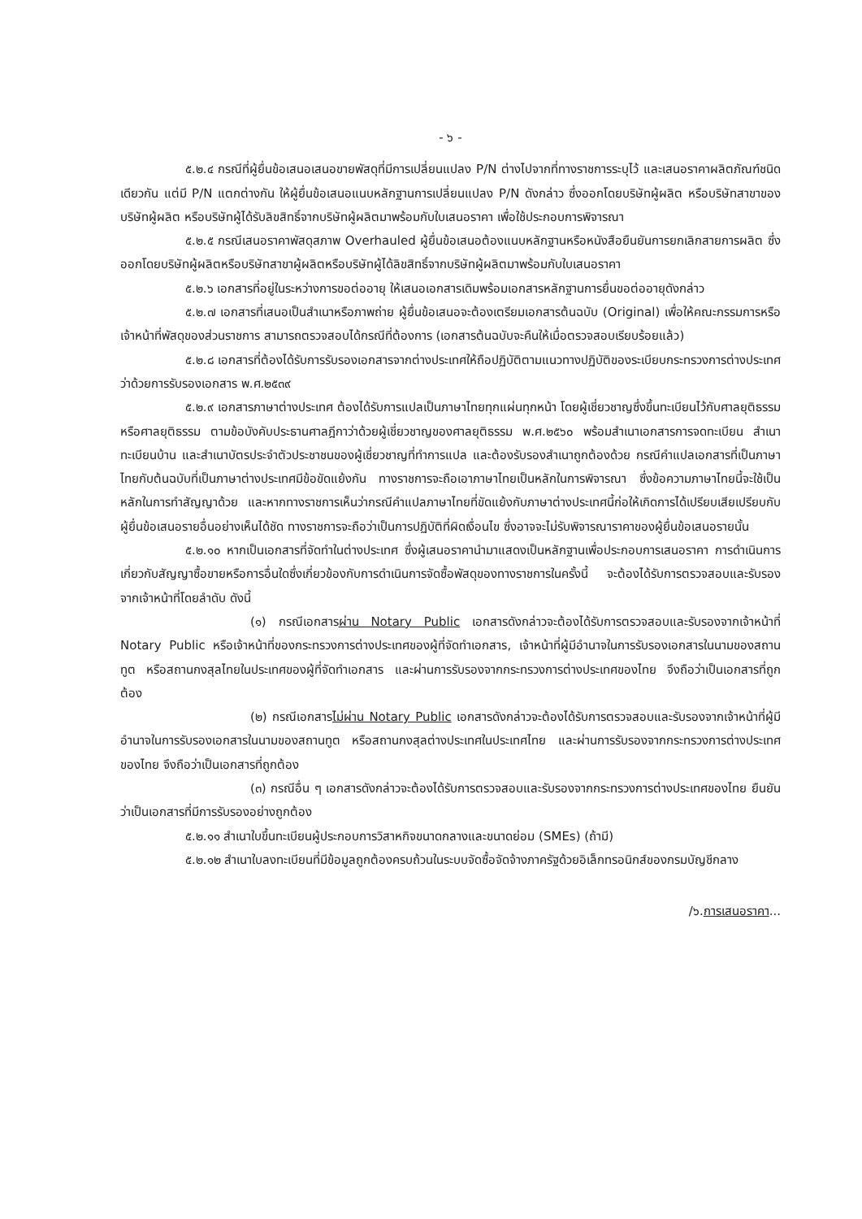- ๖ -
๕.๒.๔ กรณีที่ผู้ยื่นข้อเสนอเสนอขายพัสดุที่มีการเปลี่ยนแปลง P/N ต่างไปจากที่ทางราชการระบุไว้ และเสนอราคาผลิตภัณฑ์ชนิดเดียวกัน แต่มี P/N แตกต่างกัน ให้ผู้ยื่นข้อเสนอแนบหลักฐานการเปลี่ยนแปลง P/N ดังกล่าว ซึ่งออกโดยบริษัทผู้ผลิต หรือบริษัทสาขาของบริษัทผู้ผลิต หรือบริษัทผู้ได้รับลิขสิทธิ์จากบริษัทผู้ผลิตมาพร้อมกับใบเสนอราคา เพื่อใช้ประกอบการพิจารณา
๕.๒.๕ กรณีเสนอราคาพัสดุสภาพ Overhauled ผู้ยื่นข้อเสนอต้องแนบหลักฐานหรือหนังสือยืนยันการยกเลิกสายการผลิต ซึ่งออกโดยบริษัทผู้ผลิตหรือบริษัทสาขาผู้ผลิตหรือบริษัทผู้ได้ลิขสิทธิ์จากบริษัทผู้ผลิตมาพร้อมกับใบเสนอราคา
๕.๒.๖ เอกสารที่อยู่ในระหว่างการขอต่ออายุ ให้เสนอเอกสารเดิมพร้อมเอกสารหลักฐานการยื่นขอต่ออายุดังกล่าว
๕.๒.๗ เอกสารที่เสนอเป็นสำเนาหรือภาพถ่าย ผู้ยื่นข้อเสนอจะต้องเตรียมเอกสารต้นฉบับ (Original) เพื่อให้คณะกรรมการหรือเจ้าหน้าที่พัสดุของส่วนราชการ สามารถตรวจสอบได้กรณีที่ต้องการ (เอกสารต้นฉบับจะคืนให้เมื่อตรวจสอบเรียบร้อยแล้ว)
๕.๒.๘ เอกสารที่ต้องได้รับการรับรองเอกสารจากต่างประเทศให้ถือปฏิบัติตามแนวทางปฏิบัติของระเบียบกระทรวงการต่างประเทศว่าด้วยการรับรองเอกสาร พ.ศ.๒๕๓๙
๕.๒.๙ เอกสารภาษาต่างประเทศ ต้องได้รับการแปลเป็นภาษาไทยทุกแผ่นทุกหน้า โดยผู้เชี่ยวชาญซึ่งขึ้นทะเบียนไว้กับศาลยุติธรรม หรือศาลยุติธรรม ตามข้อบังคับประธานศาลฎีกาว่าด้วยผู้เชี่ยวชาญของศาลยุติธรรม พ.ศ.๒๕๖๐ พร้อมสำเนาเอกสารการจดทะเบียน สำเนาทะเบียนบ้าน และสำเนาบัตรประจำตัวประชาชนของผู้เชี่ยวชาญที่ทำการแปล และต้องรับรองสำเนาถูกต้องด้วย กรณีคำแปลเอกสารที่เป็นภาษาไทยกับต้นฉบับที่เป็นภาษาต่างประเทศมีข้อขัดแย้งกัน ทางราชการจะถือเอาภาษาไทยเป็นหลักในการพิจารณา ซึ่งข้อความภาษาไทยนี้จะใช้เป็นหลักในการทำสัญญาด้วย และหากทางราชการเห็นว่ากรณีคำแปลภาษาไทยที่ขัดแย้งกับภาษาต่างประเทศนี้ก่อให้เกิดการได้เปรียบเสียเปรียบกับผู้ยื่นข้อเสนอรายอื่นอย่างเห็นได้ชัด ทางราชการจะถือว่าเป็นการปฏิบัติที่ผิดเงื่อนไข ซึ่งอาจจะไม่รับพิจารณาราคาของผู้ยื่นข้อเสนอรายนั้น
๕.๒.๑๐ หากเป็นเอกสารที่จัดทำในต่างประเทศ ซึ่งผู้เสนอราคานำมาแสดงเป็นหลักฐานเพื่อประกอบการเสนอราคา การดำเนินการเกี่ยวกับสัญญาซื้อขายหรือการอื่นใดซึ่งเกี่ยวข้องกับการดำเนินการจัดซื้อพัสดุของทางราชการในครั้งนี้ จะต้องได้รับการตรวจสอบและรับรองจากเจ้าหน้าที่โดยลำดับ ดังนี้
(๑) กรณีเอกสารผ่าน Notary Public เอกสารดังกล่าวจะต้องได้รับการตรวจสอบและรับรองจากเจ้าหน้าที่ Notary Public หรือเจ้าหน้าที่ของกระทรวงการต่างประเทศของผู้ที่จัดทำเอกสาร, เจ้าหน้าที่ผู้มีอำนาจในการรับรองเอกสารในนามของสถานทูต หรือสถานกงสุลไทยในประเทศของผู้ที่จัดทำเอกสาร และผ่านการรับรองจากกระทรวงการต่างประเทศของไทย จึงถือว่าเป็นเอกสารที่ถูกต้อง
(๒) กรณีเอกสารไม่ผ่าน Notary Public เอกสารดังกล่าวจะต้องได้รับการตรวจสอบและรับรองจากเจ้าหน้าที่ผู้มีอำนาจในการรับรองเอกสารในนามของสถานทูต หรือสถานกงสุลต่างประเทศในประเทศไทย และผ่านการรับรองจากกระทรวงการต่างประเทศของไทย จึงถือว่าเป็นเอกสารที่ถูกต้อง
(๓) กรณีอื่น ๆ เอกสารดังกล่าวจะต้องได้รับการตรวจสอบและรับรองจากกระทรวงการต่างประเทศของไทย ยืนยันว่าเป็นเอกสารที่มีการรับรองอย่างถูกต้อง
๕.๒.๑๑ สำเนาใบขึ้นทะเบียนผู้ประกอบการวิสาหกิจขนาดกลางและขนาดย่อม (SMEs) (ถ้ามี)
๕.๒.๑๒ สำเนาใบลงทะเบียนที่มีข้อมูลถูกต้องครบถ้วนในระบบจัดซื้อจัดจ้างภาครัฐด้วยอิเล็กทรอนิกส์ของกรมบัญชีกลาง
/๖.การเสนอราคา...